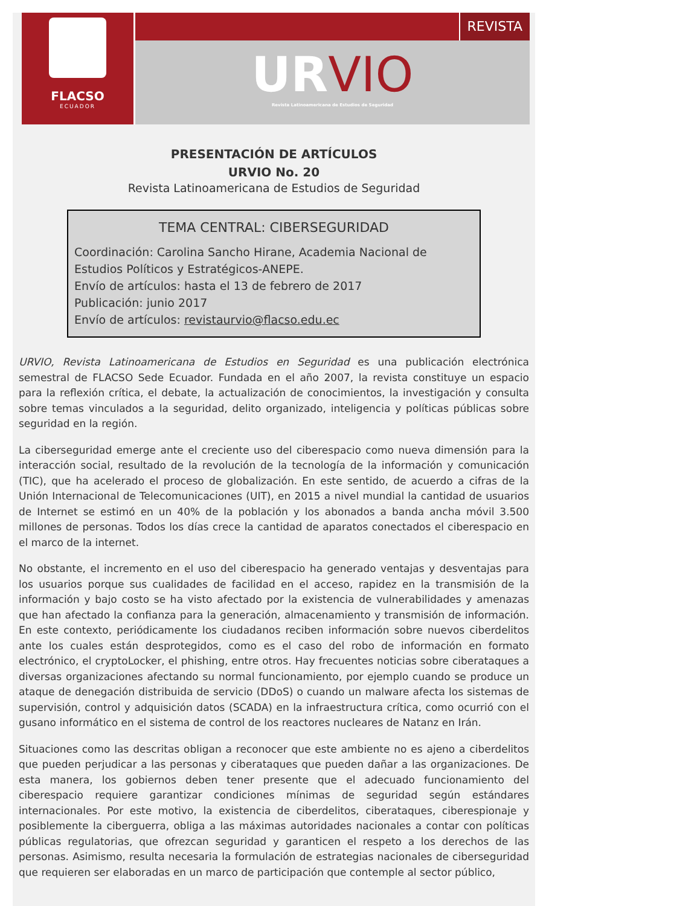FLACSO
ECUADOR
REVISTA
URVIO
Revista Latinoamericana de Estudios de Seguridad
PRESENTACIÓN DE ARTÍCULOS
URVIO No. 20
Revista Latinoamericana de Estudios de Seguridad
TEMA CENTRAL: CIBERSEGURIDAD
Coordinación: Carolina Sancho Hirane, Academia Nacional de
Estudios Políticos y Estratégicos-ANEPE.
Envío de artículos: hasta el 13 de febrero de 2017
Publicación: junio 2017
Envío de artículos: revistaurvio@flacso.edu.ec
URVIO, Revista Latinoamericana de Estudios en Seguridad es una publicación electrónica semestral de FLACSO Sede Ecuador. Fundada en el año 2007, la revista constituye un espacio para la reflexión crítica, el debate, la actualización de conocimientos, la investigación y consulta sobre temas vinculados a la seguridad, delito organizado, inteligencia y políticas públicas sobre seguridad en la región.
La ciberseguridad emerge ante el creciente uso del ciberespacio como nueva dimensión para la interacción social, resultado de la revolución de la tecnología de la información y comunicación (TIC), que ha acelerado el proceso de globalización. En este sentido, de acuerdo a cifras de la Unión Internacional de Telecomunicaciones (UIT), en 2015 a nivel mundial la cantidad de usuarios de Internet se estimó en un 40% de la población y los abonados a banda ancha móvil 3.500 millones de personas. Todos los días crece la cantidad de aparatos conectados el ciberespacio en el marco de la internet.
No obstante, el incremento en el uso del ciberespacio ha generado ventajas y desventajas para los usuarios porque sus cualidades de facilidad en el acceso, rapidez en la transmisión de la información y bajo costo se ha visto afectado por la existencia de vulnerabilidades y amenazas que han afectado la confianza para la generación, almacenamiento y transmisión de información. En este contexto, periódicamente los ciudadanos reciben información sobre nuevos ciberdelitos ante los cuales están desprotegidos, como es el caso del robo de información en formato electrónico, el cryptoLocker, el phishing, entre otros. Hay frecuentes noticias sobre ciberataques a diversas organizaciones afectando su normal funcionamiento, por ejemplo cuando se produce un ataque de denegación distribuida de servicio (DDoS) o cuando un malware afecta los sistemas de supervisión, control y adquisición datos (SCADA) en la infraestructura crítica, como ocurrió con el gusano informático en el sistema de control de los reactores nucleares de Natanz en Irán.
Situaciones como las descritas obligan a reconocer que este ambiente no es ajeno a ciberdelitos que pueden perjudicar a las personas y ciberataques que pueden dañar a las organizaciones. De esta manera, los gobiernos deben tener presente que el adecuado funcionamiento del ciberespacio requiere garantizar condiciones mínimas de seguridad según estándares internacionales. Por este motivo, la existencia de ciberdelitos, ciberataques, ciberespionaje y posiblemente la ciberguerra, obliga a las máximas autoridades nacionales a contar con políticas públicas regulatorias, que ofrezcan seguridad y garanticen el respeto a los derechos de las personas. Asimismo, resulta necesaria la formulación de estrategias nacionales de ciberseguridad que requieren ser elaboradas en un marco de participación que contemple al sector público,